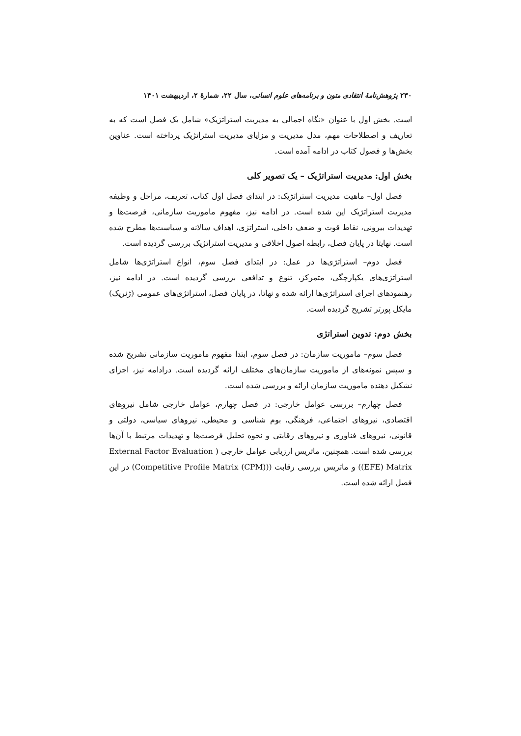۲۳۰ پژوهش‌نامهٔ انتقادی متون و برنامه‌های علوم انسانی، سال ۲۲، شمارهٔ ۲، اردیبهشت ۱۴۰۱
است. بخش اول با عنوان «نگاه اجمالی به مدیریت استراتژیک» شامل یک فصل است که به تعاریف و اصطلاحات مهم، مدل مدیریت و مزایای مدیریت استراتژیک پرداخته است. عناوین بخش‌ها و فصول کتاب در ادامه آمده است.
بخش اول: مدیریت استراتژیک – یک تصویر کلی
فصل اول– ماهیت مدیریت استراتژیک: در ابتدای فصل اول کتاب، تعریف، مراحل و وظیفه مدیریت استراتژیک این شده است. در ادامه نیز، مفهوم ماموریت سازمانی، فرصت‌ها و تهدیدات بیرونی، نقاط قوت و ضعف داخلی، استراتژی، اهداف سالانه و سیاست‌ها مطرح شده است. نهایتا در پایان فصل، رابطه اصول اخلاقی و مدیریت استراتژیک بررسی گردیده است.
فصل دوم– استراتژی‌ها در عمل: در ابتدای فصل سوم، انواع استراتژی‌ها شامل استراتژی‌های یکپارچگی، متمرکز، تنوع و تدافعی بررسی گردیده است. در ادامه نیز، رهنمودهای اجرای استراتژی‌ها ارائه شده و نهاتا، در پایان فصل، استراتژی‌های عمومی (ژنریک) مایکل پورتر تشریح گردیده است.
بخش دوم: تدوین استراتژی
فصل سوم– ماموریت سازمان: در فصل سوم، ابتدا مفهوم ماموریت سازمانی تشریح شده و سپس نمونه‌های از ماموریت سازمان‌های مختلف ارائه گردیده است. درادامه نیز، اجزای نشکیل دهنده ماموریت سازمان ارائه و بررسی شده است.
فصل چهارم– بررسی عوامل خارجی: در فصل چهارم، عوامل خارجی شامل نیروهای اقتصادی، نیروهای اجتماعی، فرهنگی، بوم شناسی و محیطی، نیروهای سیاسی، دولتی و قانونی، نیروهای فناوری و نیروهای رقابتی و نحوه تحلیل فرصت‌ها و تهدیدات مرتبط با آن‌ها بررسی شده است. همچنین، ماتریس ارزیابی عوامل خارجی ( External Factor Evaluation (EFE) Matrix) و ماتریس بررسی رقابت ((Competitive Profile Matrix (CPM)) در این فصل ارائه شده است.